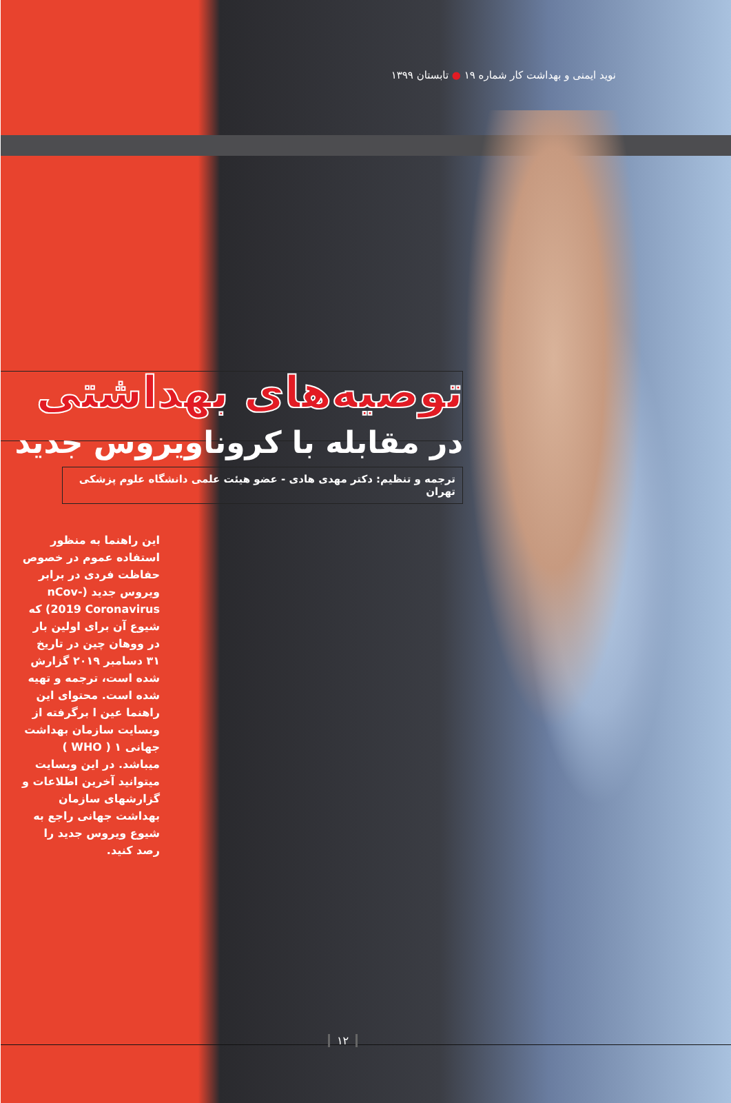نوید ایمنی و بهداشت کار شماره ۱۹ ● تابستان ۱۳۹۹
توصیه‌های بهداشتی
در مقابله با کروناویروس جدید
ترجمه و تنظیم: دکتر مهدی هادی - عضو هیئت علمی دانشگاه علوم پزشکی تهران
این راهنما به منظور استفاده عموم در خصوص حفاظت فردی در برابر ویروس جدید (nCov-2019 Coronavirus) که شیوع آن برای اولین بار در ووهان چین در تاریخ ۳۱ دسامبر ۲۰۱۹ گزارش شده است، ترجمه و تهیه شده است. محتوای این راهنما عین ا برگرفته از وبسایت سازمان بهداشت جهانی ۱ ( WHO ) میباشد. در این وبسایت میتوانید آخرین اطلاعات و گزارشهای سازمان بهداشت جهانی راجع به شیوع ویروس جدید را رصد کنید.
۱۲